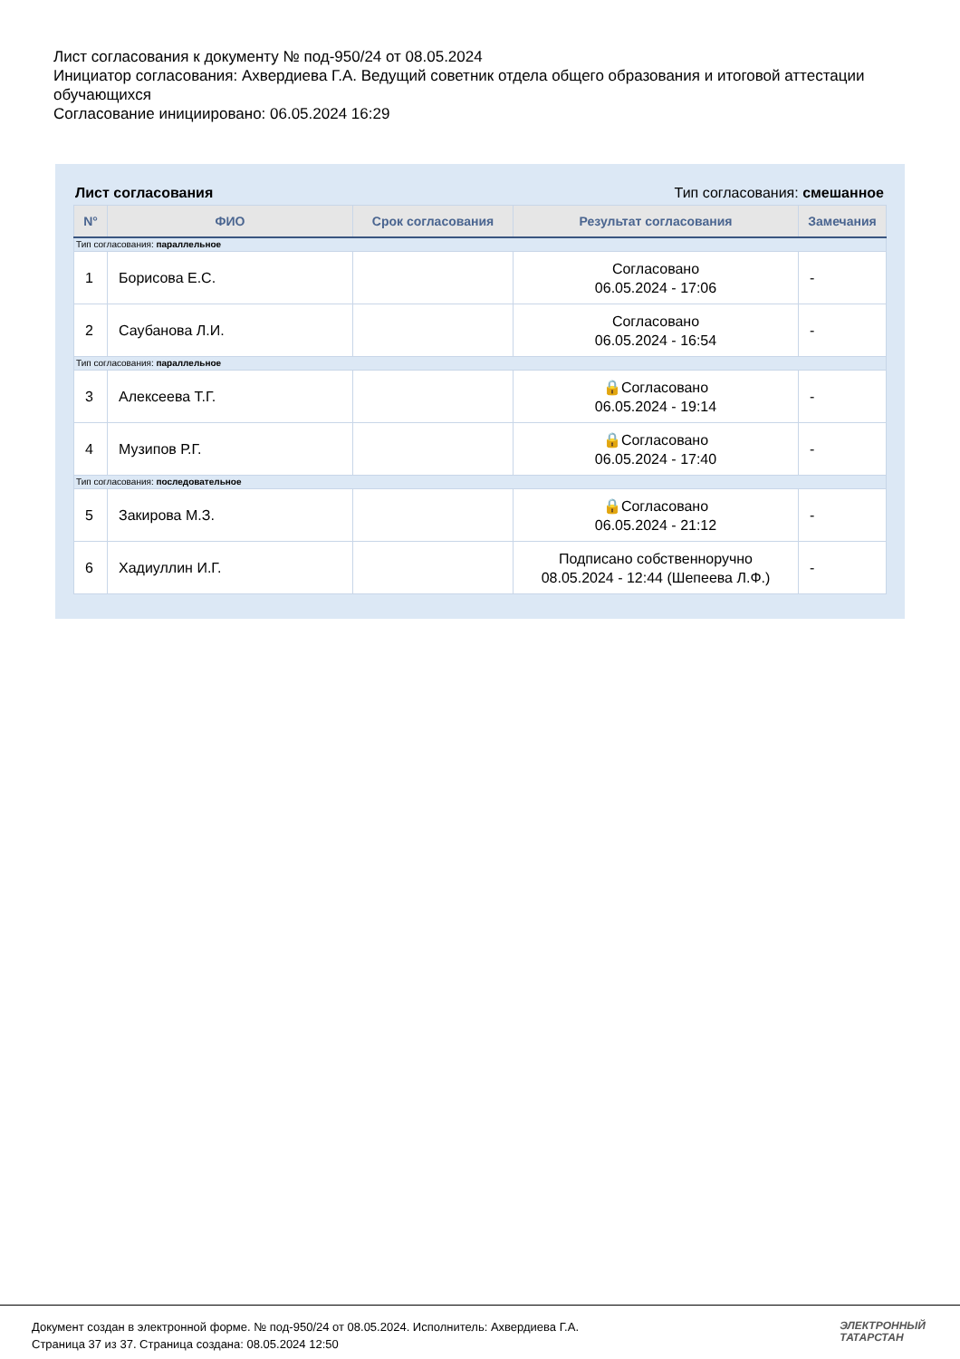Лист согласования к документу № под-950/24 от 08.05.2024
Инициатор согласования: Ахвердиева Г.А. Ведущий советник отдела общего образования и итоговой аттестации обучающихся
Согласование инициировано: 06.05.2024 16:29
Лист согласования Тип согласования: смешанное
| N° | ФИО | Срок согласования | Результат согласования | Замечания |
| --- | --- | --- | --- | --- |
| Тип согласования: параллельное | | | | |
| 1 | Борисова Е.С. | | Согласовано 06.05.2024 - 17:06 | - |
| 2 | Саубанова Л.И. | | Согласовано 06.05.2024 - 16:54 | - |
| Тип согласования: параллельное | | | | |
| 3 | Алексеева Т.Г. | | 🔒Согласовано 06.05.2024 - 19:14 | - |
| 4 | Музипов Р.Г. | | 🔒Согласовано 06.05.2024 - 17:40 | - |
| Тип согласования: последовательное | | | | |
| 5 | Закирова М.З. | | 🔒Согласовано 06.05.2024 - 21:12 | - |
| 6 | Хадиуллин И.Г. | | Подписано собственноручно 08.05.2024 - 12:44 (Шепеева Л.Ф.) | - |
Документ создан в электронной форме. № под-950/24 от 08.05.2024. Исполнитель: Ахвердиева Г.А.
Страница 37 из 37. Страница создана: 08.05.2024 12:50
ЭЛЕКТРОННЫЙ
ТАТАРСТАН